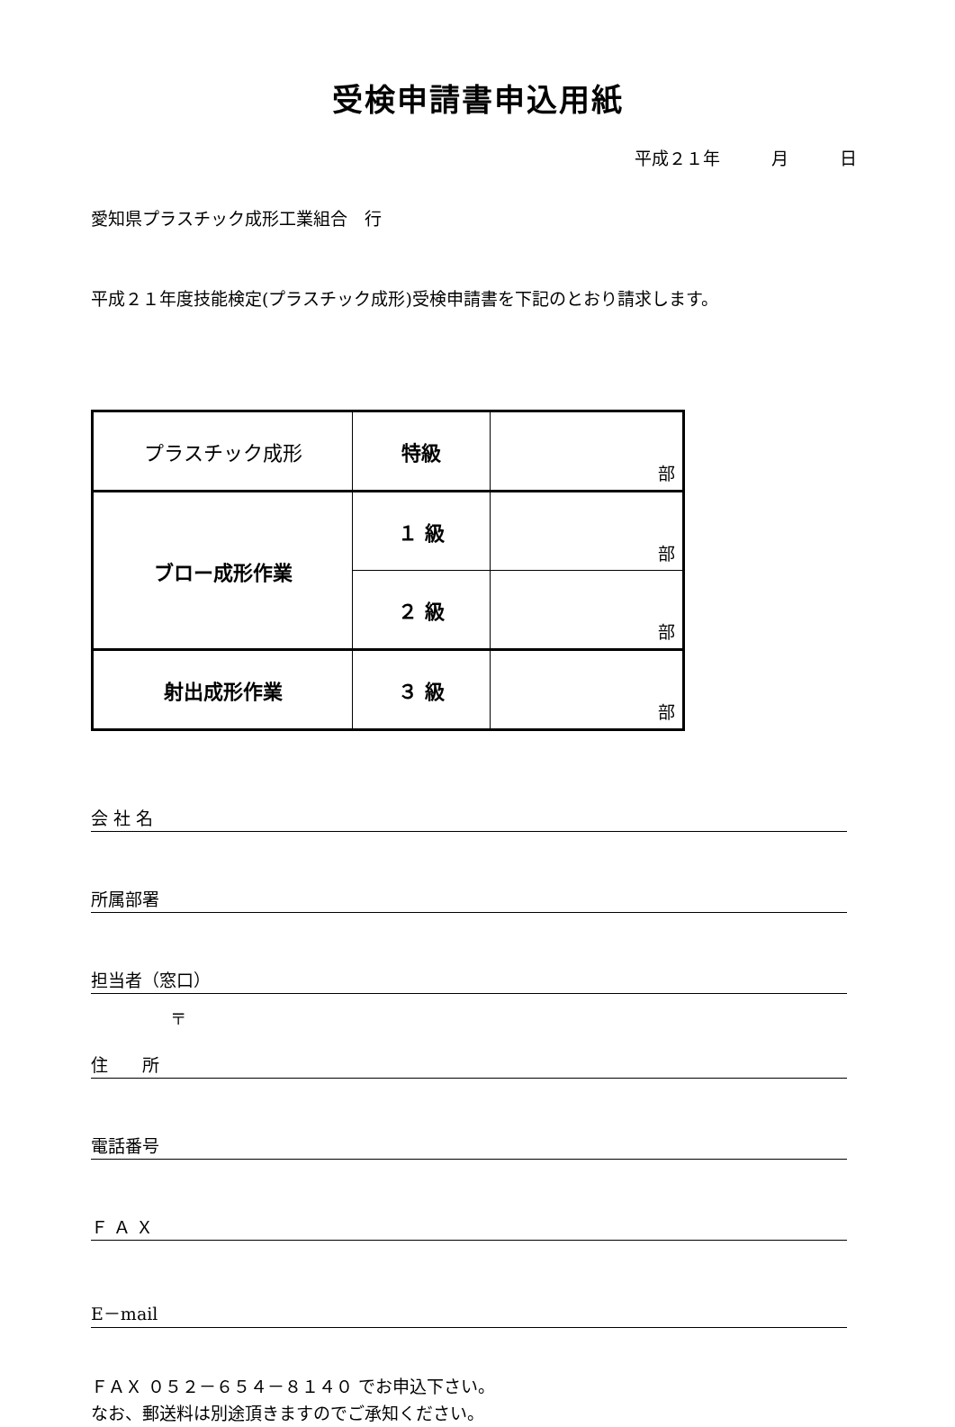受検申請書申込用紙
平成２１年　　　月　　　日
愛知県プラスチック成形工業組合　行
平成２１年度技能検定(プラスチック成形)受検申請書を下記のとおり請求します。
| プラスチック成形 | 特級 | 部 |
| ブロー成形作業 | １ 級 | 部 |
| | ２ 級 | 部 |
| 射出成形作業 | ３ 級 | 部 |
会 社 名
所属部署
担当者（窓口）
〒
住　　所
電話番号
Ｆ Ａ Ｘ
E－mail
ＦＡＸ ０５２－６５４－８１４０ でお申込下さい。
なお、郵送料は別途頂きますのでご承知ください。